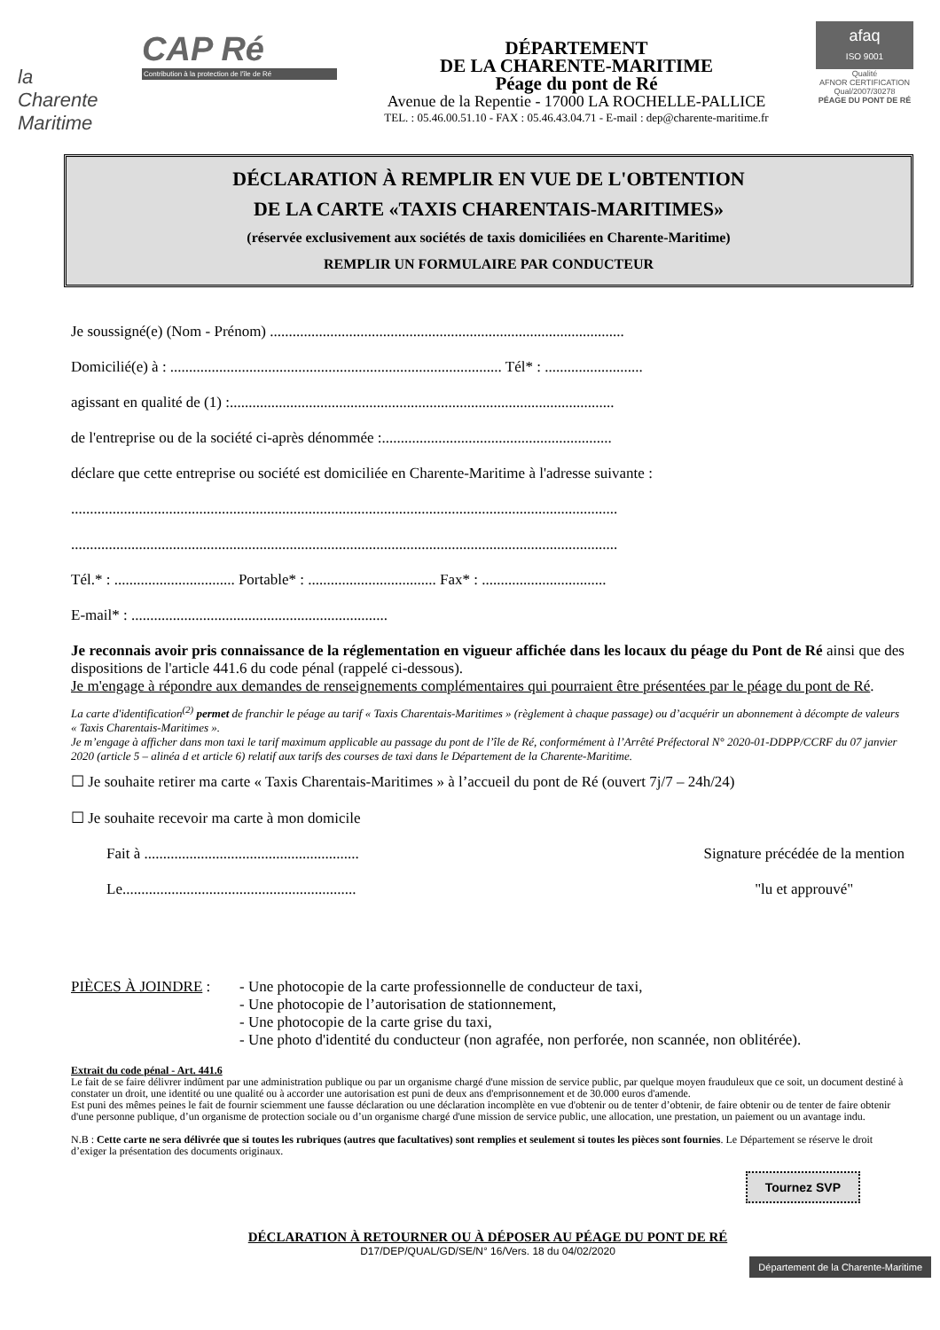la
Charente
Maritime
CAP Ré
Contribution à la protection de l'île de Ré
DÉPARTEMENT
DE LA CHARENTE-MARITIME
Péage du pont de Ré
Avenue de la Repentie - 17000 LA ROCHELLE-PALLICE
TEL. : 05.46.00.51.10 - FAX : 05.46.43.04.71 - E-mail : dep@charente-maritime.fr
afaq
ISO 9001
Qualité
AFNOR CERTIFICATION
Qual/2007/30278
PÉAGE DU PONT DE RÉ
DÉCLARATION À REMPLIR EN VUE DE L'OBTENTION
DE LA CARTE «TAXIS CHARENTAIS-MARITIMES»
(réservée exclusivement aux sociétés de taxis domiciliées en Charente-Maritime)
REMPLIR UN FORMULAIRE PAR CONDUCTEUR
Je soussigné(e) (Nom - Prénom) ..............................................................................................
Domicilié(e) à : ........................................................................................ Tél* : ..........................
agissant en qualité de (1) :......................................................................................................
de l'entreprise ou de la société ci-après dénommée :.............................................................
déclare que cette entreprise ou société est domiciliée en Charente-Maritime à l'adresse suivante :
.................................................................................................................................................
.................................................................................................................................................
Tél.* : ................................ Portable* : .................................. Fax* : .................................
E-mail* : ....................................................................
Je reconnais avoir pris connaissance de la réglementation en vigueur affichée dans les locaux du péage du Pont de Ré ainsi que des dispositions de l'article 441.6 du code pénal (rappelé ci-dessous).
Je m'engage à répondre aux demandes de renseignements complémentaires qui pourraient être présentées par le péage du pont de Ré.
La carte d'identification<sup>(2)</sup> permet de franchir le péage au tarif « Taxis Charentais-Maritimes » (règlement à chaque passage) ou d’acquérir un abonnement à décompte de valeurs « Taxis Charentais-Maritimes ».
Je m’engage à afficher dans mon taxi le tarif maximum applicable au passage du pont de l’île de Ré, conformément à l’Arrêté Préfectoral N° 2020-01-DDPP/CCRF du 07 janvier 2020 (article 5 – alinéa d et article 6) relatif aux tarifs des courses de taxi dans le Département de la Charente-Maritime.
☐ Je souhaite retirer ma carte « Taxis Charentais-Maritimes » à l’accueil du pont de Ré (ouvert 7j/7 – 24h/24)
☐ Je souhaite recevoir ma carte à mon domicile
Fait à .........................................................
Le..............................................................
Signature précédée de la mention
"lu et approuvé"
PIÈCES À JOINDRE : - Une photocopie de la carte professionnelle de conducteur de taxi,
- Une photocopie de l’autorisation de stationnement,
- Une photocopie de la carte grise du taxi,
- Une photo d'identité du conducteur (non agrafée, non perforée, non scannée, non oblitérée).
Extrait du code pénal - Art. 441.6
Le fait de se faire délivrer indûment par une administration publique ou par un organisme chargé d'une mission de service public, par quelque moyen frauduleux que ce soit, un document destiné à constater un droit, une identité ou une qualité ou à accorder une autorisation est puni de deux ans d'emprisonnement et de 30.000 euros d'amende.
Est puni des mêmes peines le fait de fournir sciemment une fausse déclaration ou une déclaration incomplète en vue d'obtenir ou de tenter d’obtenir, de faire obtenir ou de tenter de faire obtenir d'une personne publique, d’un organisme de protection sociale ou d’un organisme chargé d'une mission de service public, une allocation, une prestation, un paiement ou un avantage indu.
N.B : Cette carte ne sera délivrée que si toutes les rubriques (autres que facultatives) sont remplies et seulement si toutes les pièces sont fournies. Le Département se réserve le droit d’exiger la présentation des documents originaux.
Tournez SVP
DÉCLARATION À RETOURNER OU À DÉPOSER AU PÉAGE DU PONT DE RÉ
D17/DEP/QUAL/GD/SE/N° 16/Vers. 18 du 04/02/2020
Département de la Charente-Maritime